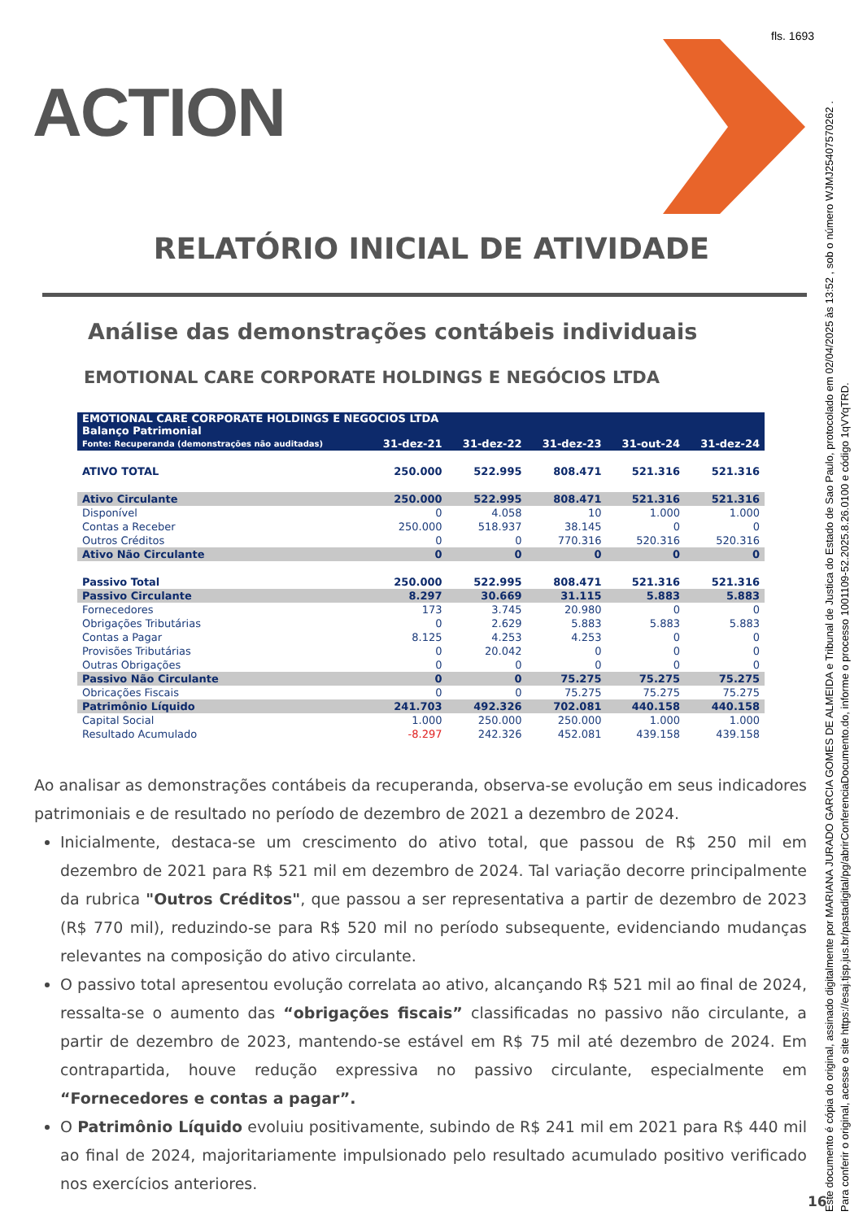fls. 1693
ACTION
RELATÓRIO INICIAL DE ATIVIDADE
Análise das demonstrações contábeis individuais
EMOTIONAL CARE CORPORATE HOLDINGS E NEGÓCIOS LTDA
| EMOTIONAL CARE CORPORATE HOLDINGS E NEGOCIOS LTDA Balanço Patrimonial | | | | | |
| --- | --- | --- | --- | --- | --- |
| Fonte: Recuperanda (demonstrações não auditadas) | 31-dez-21 | 31-dez-22 | 31-dez-23 | 31-out-24 | 31-dez-24 |
| ATIVO TOTAL | 250.000 | 522.995 | 808.471 | 521.316 | 521.316 |
| Ativo Circulante | 250.000 | 522.995 | 808.471 | 521.316 | 521.316 |
| Disponível | 0 | 4.058 | 10 | 1.000 | 1.000 |
| Contas a Receber | 250.000 | 518.937 | 38.145 | 0 | 0 |
| Outros Créditos | 0 | 0 | 770.316 | 520.316 | 520.316 |
| Ativo Não Circulante | 0 | 0 | 0 | 0 | 0 |
| Passivo Total | 250.000 | 522.995 | 808.471 | 521.316 | 521.316 |
| Passivo Circulante | 8.297 | 30.669 | 31.115 | 5.883 | 5.883 |
| Fornecedores | 173 | 3.745 | 20.980 | 0 | 0 |
| Obrigações Tributárias | 0 | 2.629 | 5.883 | 5.883 | 5.883 |
| Contas a Pagar | 8.125 | 4.253 | 4.253 | 0 | 0 |
| Provisões Tributárias | 0 | 20.042 | 0 | 0 | 0 |
| Outras Obrigações | 0 | 0 | 0 | 0 | 0 |
| Passivo Não Circulante | 0 | 0 | 75.275 | 75.275 | 75.275 |
| Obricações Fiscais | 0 | 0 | 75.275 | 75.275 | 75.275 |
| Patrimônio Líquido | 241.703 | 492.326 | 702.081 | 440.158 | 440.158 |
| Capital Social | 1.000 | 250.000 | 250.000 | 1.000 | 1.000 |
| Resultado Acumulado | -8.297 | 242.326 | 452.081 | 439.158 | 439.158 |
Ao analisar as demonstrações contábeis da recuperanda, observa-se evolução em seus indicadores patrimoniais e de resultado no período de dezembro de 2021 a dezembro de 2024.
Inicialmente, destaca-se um crescimento do ativo total, que passou de R$ 250 mil em dezembro de 2021 para R$ 521 mil em dezembro de 2024. Tal variação decorre principalmente da rubrica "Outros Créditos", que passou a ser representativa a partir de dezembro de 2023 (R$ 770 mil), reduzindo-se para R$ 520 mil no período subsequente, evidenciando mudanças relevantes na composição do ativo circulante.
O passivo total apresentou evolução correlata ao ativo, alcançando R$ 521 mil ao final de 2024, ressalta-se o aumento das “obrigações fiscais” classificadas no passivo não circulante, a partir de dezembro de 2023, mantendo-se estável em R$ 75 mil até dezembro de 2024. Em contrapartida, houve redução expressiva no passivo circulante, especialmente em “Fornecedores e contas a pagar”.
O Patrimônio Líquido evoluiu positivamente, subindo de R$ 241 mil em 2021 para R$ 440 mil ao final de 2024, majoritariamente impulsionado pelo resultado acumulado positivo verificado nos exercícios anteriores.
16
Este documento é cópia do original, assinado digitalmente por MARIANA JURADO GARCIA GOMES DE ALMEIDA e Tribunal de Justica do Estado de Sao Paulo, protocolado em 02/04/2025 às 13:52 , sob o número WJMJ25407570262 .
Para conferir o original, acesse o site https://esaj.tjsp.jus.br/pastadigital/pg/abrirConferenciaDocumento.do, informe o processo 1001109-52.2025.8.26.0100 e código 1qVYqTRD.